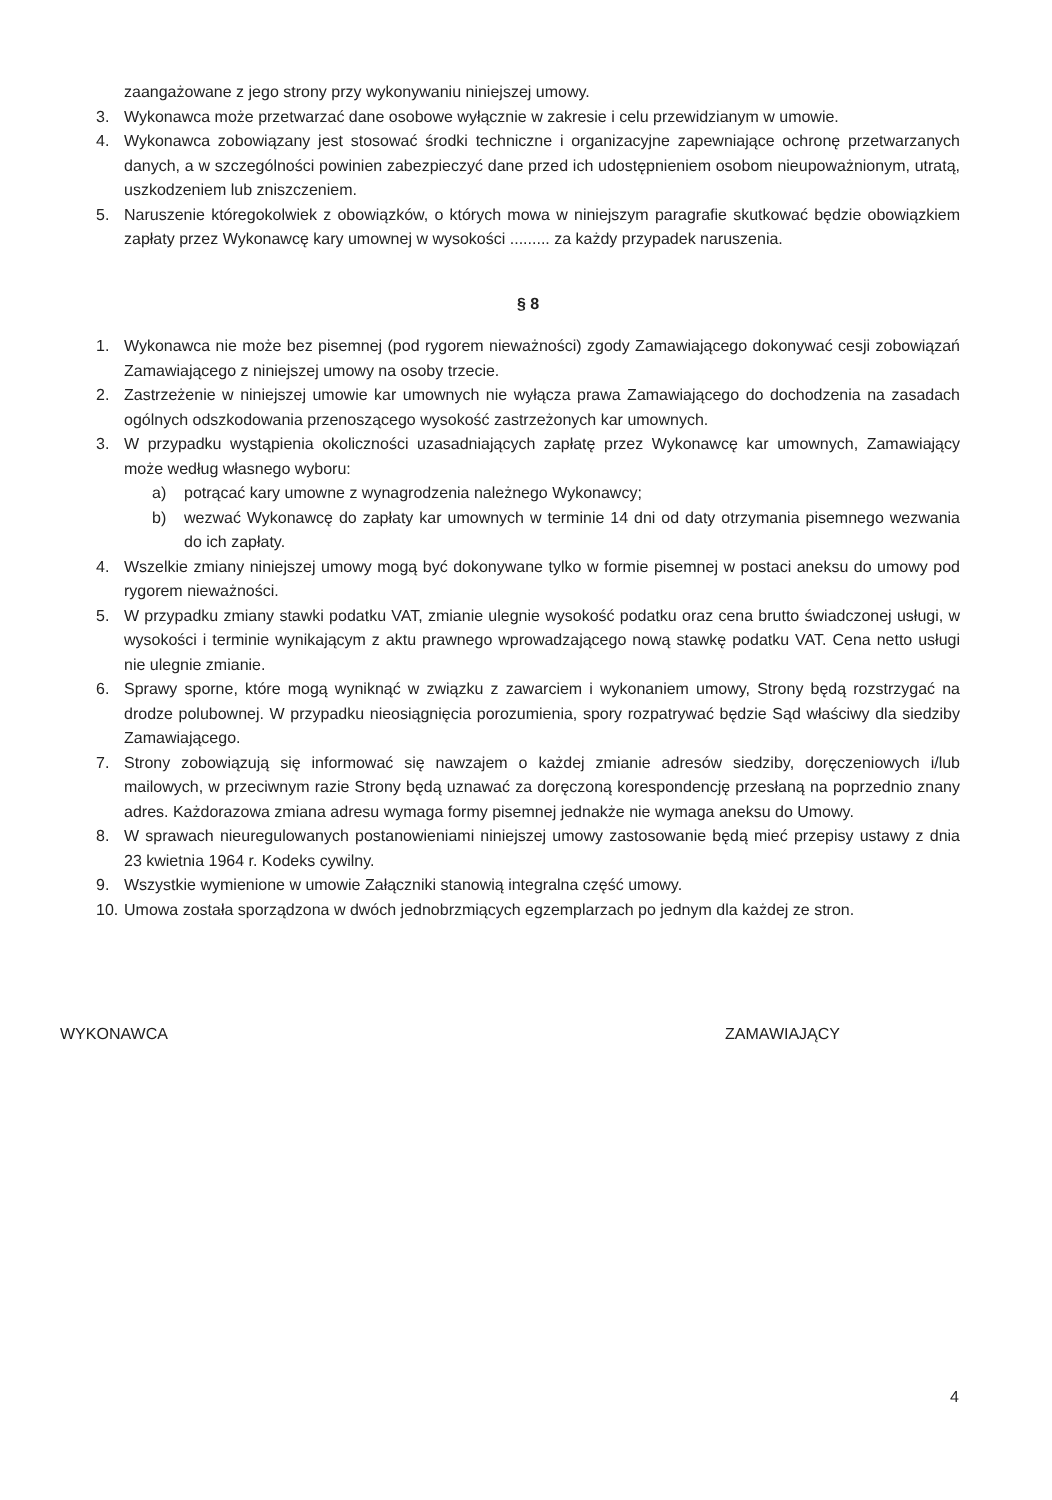zaangażowane z jego strony przy wykonywaniu niniejszej umowy.
3. Wykonawca może przetwarzać dane osobowe wyłącznie w zakresie i celu przewidzianym w umowie.
4. Wykonawca zobowiązany jest stosować środki techniczne i organizacyjne zapewniające ochronę przetwarzanych danych, a w szczególności powinien zabezpieczyć dane przed ich udostępnieniem osobom nieupoważnionym, utratą, uszkodzeniem lub zniszczeniem.
5. Naruszenie któregokolwiek z obowiązków, o których mowa w niniejszym paragrafie skutkować będzie obowiązkiem zapłaty przez Wykonawcę kary umownej w wysokości ......... za każdy przypadek naruszenia.
§ 8
1. Wykonawca nie może bez pisemnej (pod rygorem nieważności) zgody Zamawiającego dokonywać cesji zobowiązań Zamawiającego z niniejszej umowy na osoby trzecie.
2. Zastrzeżenie w niniejszej umowie kar umownych nie wyłącza prawa Zamawiającego do dochodzenia na zasadach ogólnych odszkodowania przenoszącego wysokość zastrzeżonych kar umownych.
3. W przypadku wystąpienia okoliczności uzasadniających zapłatę przez Wykonawcę kar umownych, Zamawiający może według własnego wyboru:
a) potrącać kary umowne z wynagrodzenia należnego Wykonawcy;
b) wezwać Wykonawcę do zapłaty kar umownych w terminie 14 dni od daty otrzymania pisemnego wezwania do ich zapłaty.
4. Wszelkie zmiany niniejszej umowy mogą być dokonywane tylko w formie pisemnej w postaci aneksu do umowy pod rygorem nieważności.
5. W przypadku zmiany stawki podatku VAT, zmianie ulegnie wysokość podatku oraz cena brutto świadczonej usługi, w wysokości i terminie wynikającym z aktu prawnego wprowadzającego nową stawkę podatku VAT. Cena netto usługi nie ulegnie zmianie.
6. Sprawy sporne, które mogą wyniknąć w związku z zawarciem i wykonaniem umowy, Strony będą rozstrzygać na drodze polubownej. W przypadku nieosiągnięcia porozumienia, spory rozpatrywać będzie Sąd właściwy dla siedziby Zamawiającego.
7. Strony zobowiązują się informować się nawzajem o każdej zmianie adresów siedziby, doręczeniowych i/lub mailowych, w przeciwnym razie Strony będą uznawać za doręczoną korespondencję przesłaną na poprzednio znany adres. Każdorazowa zmiana adresu wymaga formy pisemnej jednakże nie wymaga aneksu do Umowy.
8. W sprawach nieuregulowanych postanowieniami niniejszej umowy zastosowanie będą mieć przepisy ustawy z dnia 23 kwietnia 1964 r. Kodeks cywilny.
9. Wszystkie wymienione w umowie Załączniki stanowią integralna część umowy.
10. Umowa została sporządzona w dwóch jednobrzmiących egzemplarzach po jednym dla każdej ze stron.
WYKONAWCA ZAMAWIAJĄCY
4